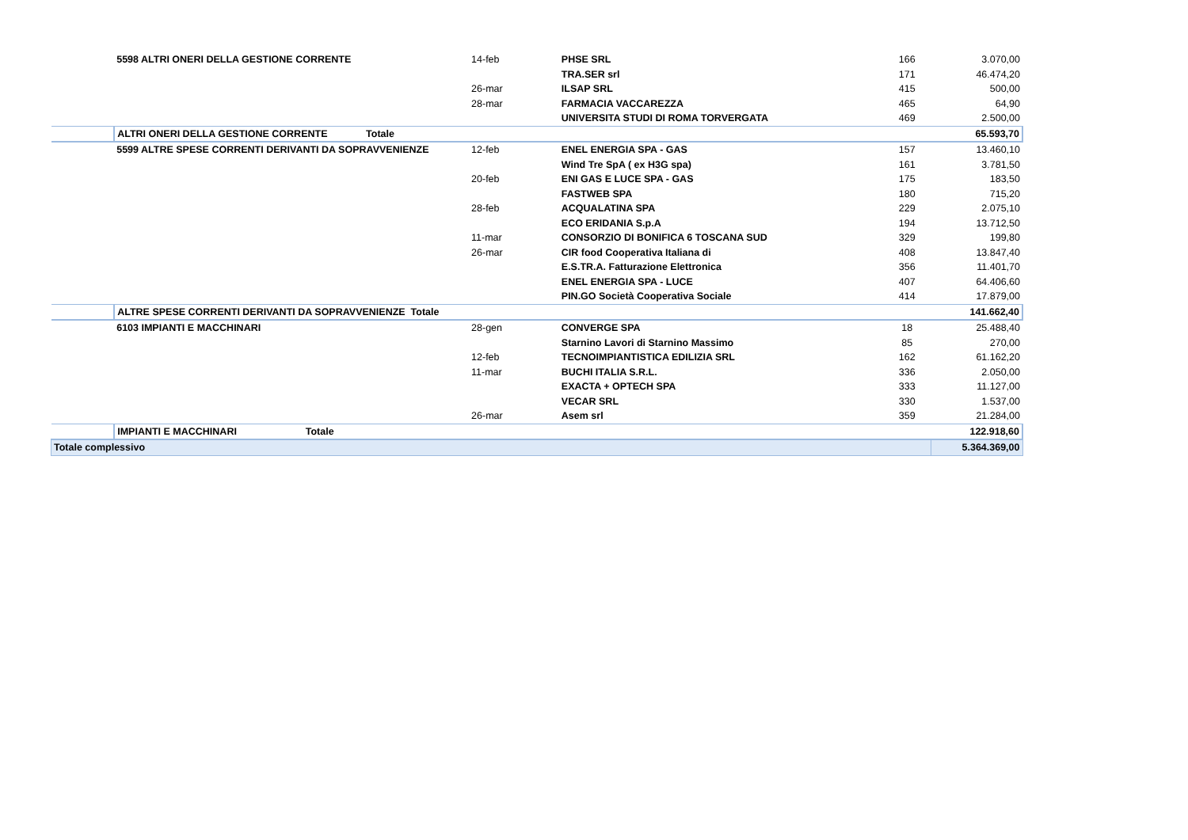| | 5598 ALTRI ONERI DELLA GESTIONE CORRENTE | 14-feb | PHSE SRL | 166 | 3.070,00 |
| | | | TRA.SER srl | 171 | 46.474,20 |
| | | 26-mar | ILSAP SRL | 415 | 500,00 |
| | | 28-mar | FARMACIA VACCAREZZA | 465 | 64,90 |
| | | | UNIVERSITA STUDI DI ROMA TORVERGATA | 469 | 2.500,00 |
| | ALTRI ONERI DELLA GESTIONE CORRENTE Totale | | | | 65.593,70 |
| | 5599 ALTRE SPESE CORRENTI DERIVANTI DA SOPRAVVENIENZE | 12-feb | ENEL ENERGIA SPA - GAS | 157 | 13.460,10 |
| | | | Wind Tre SpA ( ex H3G spa) | 161 | 3.781,50 |
| | | 20-feb | ENI GAS E LUCE SPA - GAS | 175 | 183,50 |
| | | | FASTWEB SPA | 180 | 715,20 |
| | | 28-feb | ACQUALATINA SPA | 229 | 2.075,10 |
| | | | ECO ERIDANIA S.p.A | 194 | 13.712,50 |
| | | 11-mar | CONSORZIO DI BONIFICA 6 TOSCANA SUD | 329 | 199,80 |
| | | 26-mar | CIR food Cooperativa Italiana di | 408 | 13.847,40 |
| | | | E.S.TR.A. Fatturazione Elettronica | 356 | 11.401,70 |
| | | | ENEL ENERGIA SPA - LUCE | 407 | 64.406,60 |
| | | | PIN.GO Società Cooperativa Sociale | 414 | 17.879,00 |
| | ALTRE SPESE CORRENTI DERIVANTI DA SOPRAVVENIENZE Totale | | | | 141.662,40 |
| | 6103 IMPIANTI E MACCHINARI | 28-gen | CONVERGE SPA | 18 | 25.488,40 |
| | | | Starnino Lavori di Starnino Massimo | 85 | 270,00 |
| | | 12-feb | TECNOIMPIANTISTICA EDILIZIA SRL | 162 | 61.162,20 |
| | | 11-mar | BUCHI ITALIA S.R.L. | 336 | 2.050,00 |
| | | | EXACTA + OPTECH SPA | 333 | 11.127,00 |
| | | | VECAR SRL | 330 | 1.537,00 |
| | | 26-mar | Asem srl | 359 | 21.284,00 |
| | IMPIANTI E MACCHINARI Totale | | | | 122.918,60 |
| Totale complessivo | | | | | 5.364.369,00 |